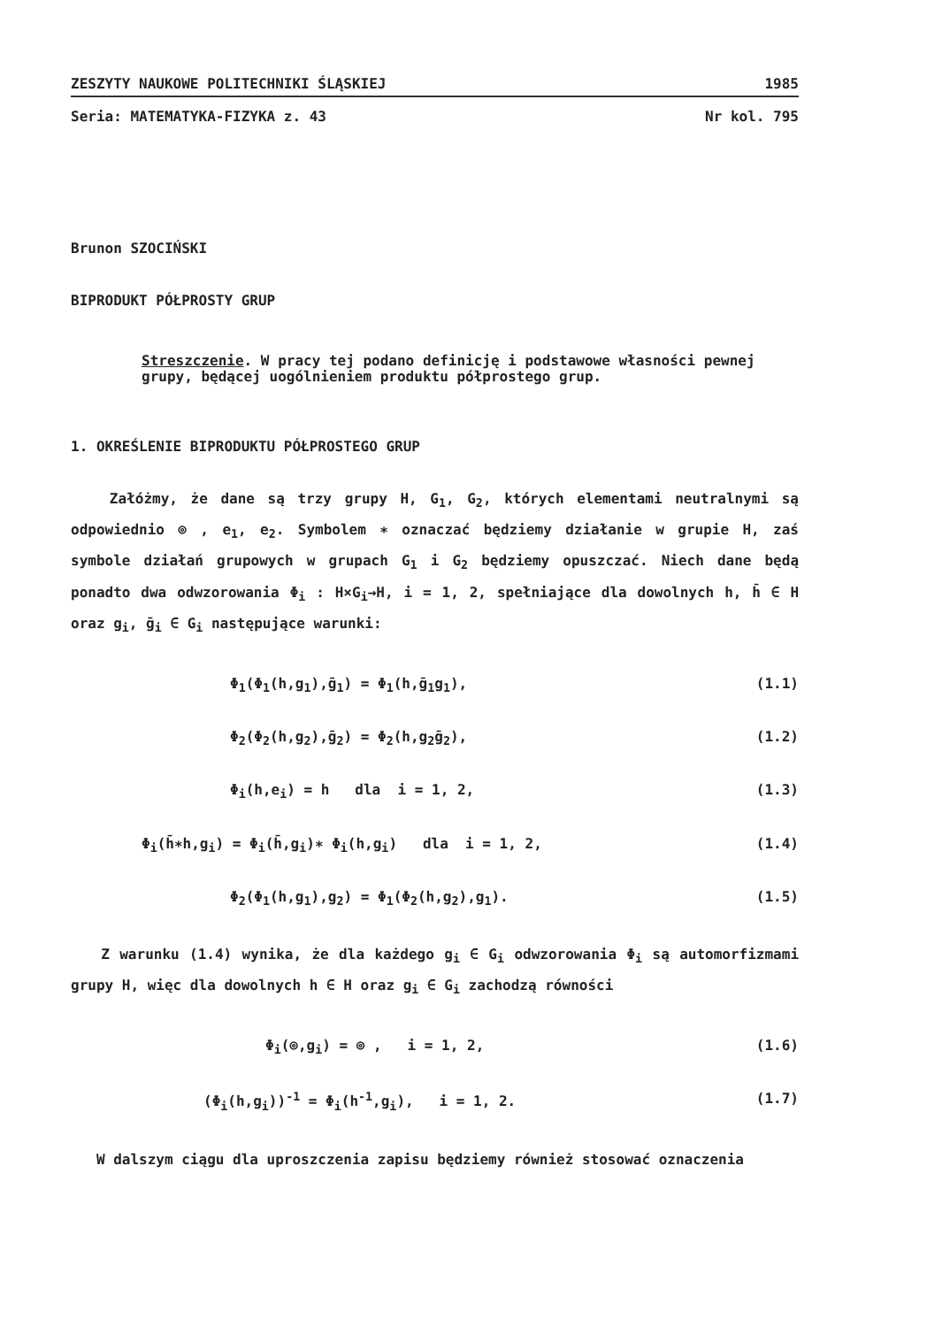ZESZYTY NAUKOWE POLITECHNIKI ŚLĄSKIEJ 1985
Seria: MATEMATYKA-FIZYKA z. 43 Nr kol. 795
Brunon SZOCIŃSKI
BIPRODUKT PÓŁPROSTY GRUP
Streszczenie. W pracy tej podano definicję i podstawowe własności pewnej grupy, będącej uogólnieniem produktu półprostego grup.
1. OKREŚLENIE BIPRODUKTU PÓŁPROSTEGO GRUP
Załóżmy, że dane są trzy grupy H, G<sub>1</sub>, G<sub>2</sub>, których elementami neutralnymi są odpowiednio ⊚ , e<sub>1</sub>, e<sub>2</sub>. Symbolem ∗ oznaczać będziemy działanie w grupie H, zaś symbole działań grupowych w grupach G<sub>1</sub> i G<sub>2</sub> będziemy opuszczać. Niech dane będą ponadto dwa odwzorowania Φ<sub>i</sub> : H×G<sub>i</sub>→H, i = 1, 2, spełniające dla dowolnych h, h̄ ∈ H oraz g<sub>i</sub>, ḡ<sub>i</sub> ∈ G<sub>i</sub> następujące warunki:
Φ<sub>1</sub>(Φ<sub>1</sub>(h,g<sub>1</sub>),ḡ<sub>1</sub>) = Φ<sub>1</sub>(h,ḡ<sub>1</sub>g<sub>1</sub>), (1.1)
Φ<sub>2</sub>(Φ<sub>2</sub>(h,g<sub>2</sub>),ḡ<sub>2</sub>) = Φ<sub>2</sub>(h,g<sub>2</sub>ḡ<sub>2</sub>), (1.2)
Φ<sub>i</sub>(h,e<sub>i</sub>) = h dla i = 1, 2, (1.3)
Φ<sub>i</sub>(h̄∗h,g<sub>i</sub>) = Φ<sub>i</sub>(h̄,g<sub>i</sub>)∗ Φ<sub>i</sub>(h,g<sub>i</sub>) dla i = 1, 2, (1.4)
Φ<sub>2</sub>(Φ<sub>1</sub>(h,g<sub>1</sub>),g<sub>2</sub>) = Φ<sub>1</sub>(Φ<sub>2</sub>(h,g<sub>2</sub>),g<sub>1</sub>). (1.5)
Z warunku (1.4) wynika, że dla każdego g<sub>i</sub> ∈ G<sub>i</sub> odwzorowania Φ<sub>i</sub> są automorfizmami grupy H, więc dla dowolnych h ∈ H oraz g<sub>i</sub> ∈ G<sub>i</sub> zachodzą równości
Φ<sub>i</sub>(⊚,g<sub>i</sub>) = ⊚ , i = 1, 2, (1.6)
(Φ<sub>i</sub>(h,g<sub>i</sub>))<sup>-1</sup> = Φ<sub>i</sub>(h<sup>-1</sup>,g<sub>i</sub>), i = 1, 2. (1.7)
W dalszym ciągu dla uproszczenia zapisu będziemy również stosować oznaczenia